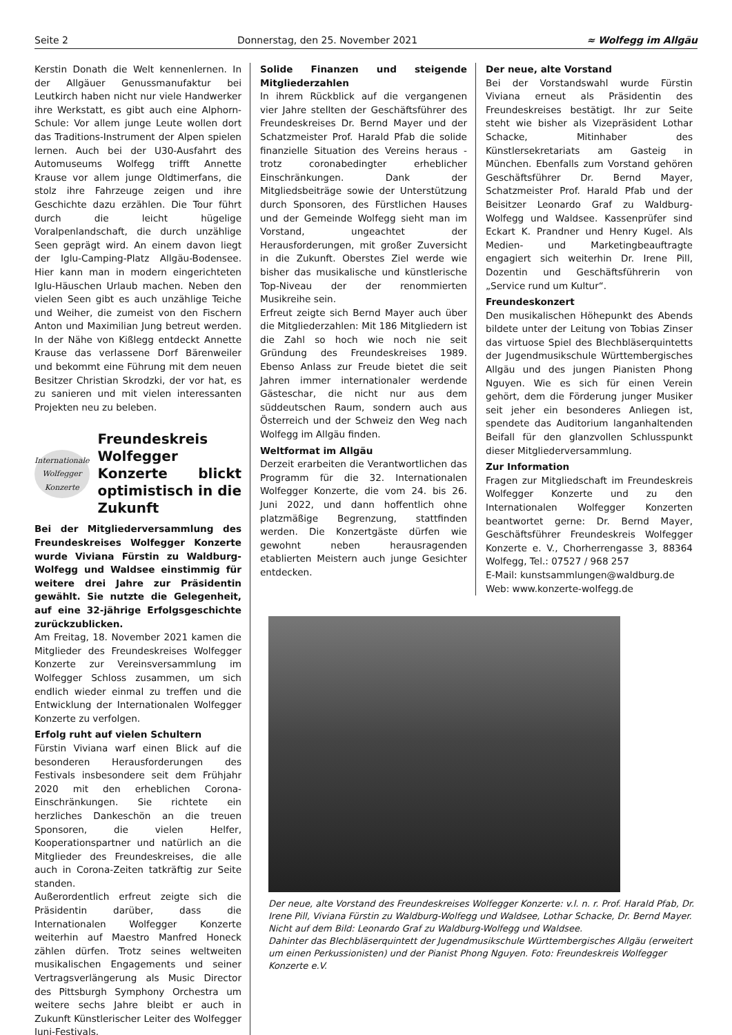Seite 2 Donnerstag, den 25. November 2021 ≈ Wolfegg im Allgäu
Kerstin Donath die Welt kennenlernen. In der Allgäuer Genussmanufaktur bei Leutkirch haben nicht nur viele Handwerker ihre Werkstatt, es gibt auch eine Alphorn-Schule: Vor allem junge Leute wollen dort das Traditions-Instrument der Alpen spielen lernen. Auch bei der U30-Ausfahrt des Automuseums Wolfegg trifft Annette Krause vor allem junge Oldtimerfans, die stolz ihre Fahrzeuge zeigen und ihre Geschichte dazu erzählen. Die Tour führt durch die leicht hügelige Voralpenlandschaft, die durch unzählige Seen geprägt wird. An einem davon liegt der Iglu-Camping-Platz Allgäu-Bodensee. Hier kann man in modern eingerichteten Iglu-Häuschen Urlaub machen. Neben den vielen Seen gibt es auch unzählige Teiche und Weiher, die zumeist von den Fischern Anton und Maximilian Jung betreut werden. In der Nähe von Kißlegg entdeckt Annette Krause das verlassene Dorf Bärenweiler und bekommt eine Führung mit dem neuen Besitzer Christian Skrodzki, der vor hat, es zu sanieren und mit vielen interessanten Projekten neu zu beleben.
Internationale Wolfegger Konzerte
Freundeskreis Wolfegger Konzerte blickt optimistisch in die Zukunft
Bei der Mitgliederversammlung des Freundeskreises Wolfegger Konzerte wurde Viviana Fürstin zu Waldburg-Wolfegg und Waldsee einstimmig für weitere drei Jahre zur Präsidentin gewählt. Sie nutzte die Gelegenheit, auf eine 32-jährige Erfolgsgeschichte zurückzublicken.
Am Freitag, 18. November 2021 kamen die Mitglieder des Freundeskreises Wolfegger Konzerte zur Vereinsversammlung im Wolfegger Schloss zusammen, um sich endlich wieder einmal zu treffen und die Entwicklung der Internationalen Wolfegger Konzerte zu verfolgen.
Erfolg ruht auf vielen Schultern
Fürstin Viviana warf einen Blick auf die besonderen Herausforderungen des Festivals insbesondere seit dem Frühjahr 2020 mit den erheblichen Corona-Einschränkungen. Sie richtete ein herzliches Dankeschön an die treuen Sponsoren, die vielen Helfer, Kooperationspartner und natürlich an die Mitglieder des Freundeskreises, die alle auch in Corona-Zeiten tatkräftig zur Seite standen.
Außerordentlich erfreut zeigte sich die Präsidentin darüber, dass die Internationalen Wolfegger Konzerte weiterhin auf Maestro Manfred Honeck zählen dürfen. Trotz seines weltweiten musikalischen Engagements und seiner Vertragsverlängerung als Music Director des Pittsburgh Symphony Orchestra um weitere sechs Jahre bleibt er auch in Zukunft Künstlerischer Leiter des Wolfegger Juni-Festivals.
Solide Finanzen und steigende Mitgliederzahlen
In ihrem Rückblick auf die vergangenen vier Jahre stellten der Geschäftsführer des Freundeskreises Dr. Bernd Mayer und der Schatzmeister Prof. Harald Pfab die solide finanzielle Situation des Vereins heraus - trotz coronabedingter erheblicher Einschränkungen. Dank der Mitgliedsbeiträge sowie der Unterstützung durch Sponsoren, des Fürstlichen Hauses und der Gemeinde Wolfegg sieht man im Vorstand, ungeachtet der Herausforderungen, mit großer Zuversicht in die Zukunft. Oberstes Ziel werde wie bisher das musikalische und künstlerische Top-Niveau der der renommierten Musikreihe sein.
Erfreut zeigte sich Bernd Mayer auch über die Mitgliederzahlen: Mit 186 Mitgliedern ist die Zahl so hoch wie noch nie seit Gründung des Freundeskreises 1989. Ebenso Anlass zur Freude bietet die seit Jahren immer internationaler werdende Gästeschar, die nicht nur aus dem süddeutschen Raum, sondern auch aus Österreich und der Schweiz den Weg nach Wolfegg im Allgäu finden.
Weltformat im Allgäu
Derzeit erarbeiten die Verantwortlichen das Programm für die 32. Internationalen Wolfegger Konzerte, die vom 24. bis 26. Juni 2022, und dann hoffentlich ohne platzmäßige Begrenzung, stattfinden werden. Die Konzertgäste dürfen wie gewohnt neben herausragenden etablierten Meistern auch junge Gesichter entdecken.
Der neue, alte Vorstand
Bei der Vorstandswahl wurde Fürstin Viviana erneut als Präsidentin des Freundeskreises bestätigt. Ihr zur Seite steht wie bisher als Vizepräsident Lothar Schacke, Mitinhaber des Künstlersekretariats am Gasteig in München. Ebenfalls zum Vorstand gehören Geschäftsführer Dr. Bernd Mayer, Schatzmeister Prof. Harald Pfab und der Beisitzer Leonardo Graf zu Waldburg-Wolfegg und Waldsee. Kassenprüfer sind Eckart K. Prandner und Henry Kugel. Als Medien- und Marketingbeauftragte engagiert sich weiterhin Dr. Irene Pill, Dozentin und Geschäftsführerin von „Service rund um Kultur“.
Freundeskonzert
Den musikalischen Höhepunkt des Abends bildete unter der Leitung von Tobias Zinser das virtuose Spiel des Blechbläserquintetts der Jugendmusikschule Württembergisches Allgäu und des jungen Pianisten Phong Nguyen. Wie es sich für einen Verein gehört, dem die Förderung junger Musiker seit jeher ein besonderes Anliegen ist, spendete das Auditorium langanhaltenden Beifall für den glanzvollen Schlusspunkt dieser Mitgliederversammlung.
Zur Information
Fragen zur Mitgliedschaft im Freundeskreis Wolfegger Konzerte und zu den Internationalen Wolfegger Konzerten beantwortet gerne: Dr. Bernd Mayer, Geschäftsführer Freundeskreis Wolfegger Konzerte e. V., Chorherrengasse 3, 88364 Wolfegg, Tel.: 07527 / 968 257
E-Mail: kunstsammlungen@waldburg.de
Web: www.konzerte-wolfegg.de
Der neue, alte Vorstand des Freundeskreises Wolfegger Konzerte: v.l. n. r. Prof. Harald Pfab, Dr. Irene Pill, Viviana Fürstin zu Waldburg-Wolfegg und Waldsee, Lothar Schacke, Dr. Bernd Mayer. Nicht auf dem Bild: Leonardo Graf zu Waldburg-Wolfegg und Waldsee.
Dahinter das Blechbläserquintett der Jugendmusikschule Württembergisches Allgäu (erweitert um einen Perkussionisten) und der Pianist Phong Nguyen. Foto: Freundeskreis Wolfegger Konzerte e.V.